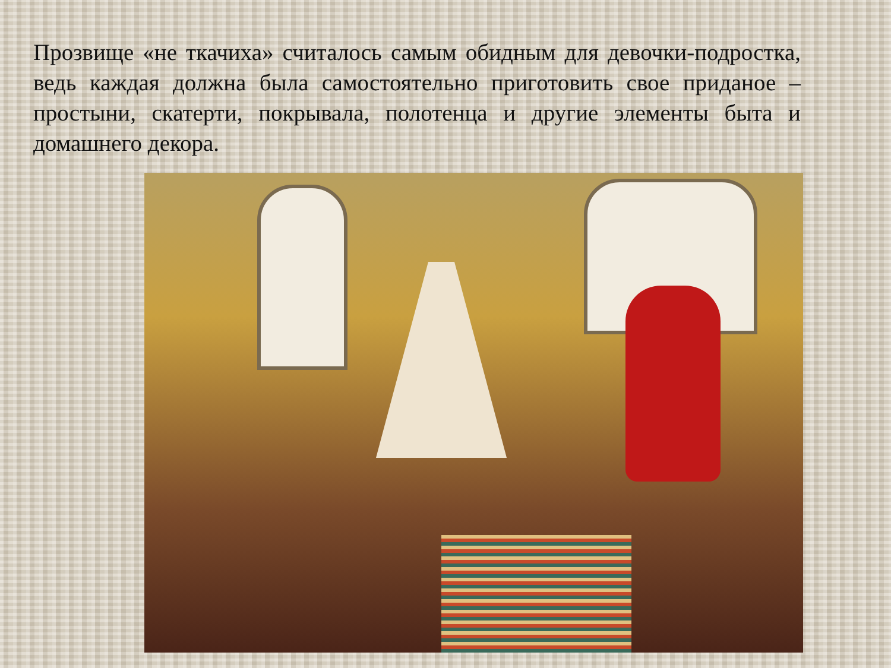Прозвище «не ткачиха» считалось самым обидным для девочки-подростка, ведь каждая должна была самостоятельно приготовить свое приданое – простыни, скатерти, покрывала, полотенца и другие элементы быта и домашнего декора.